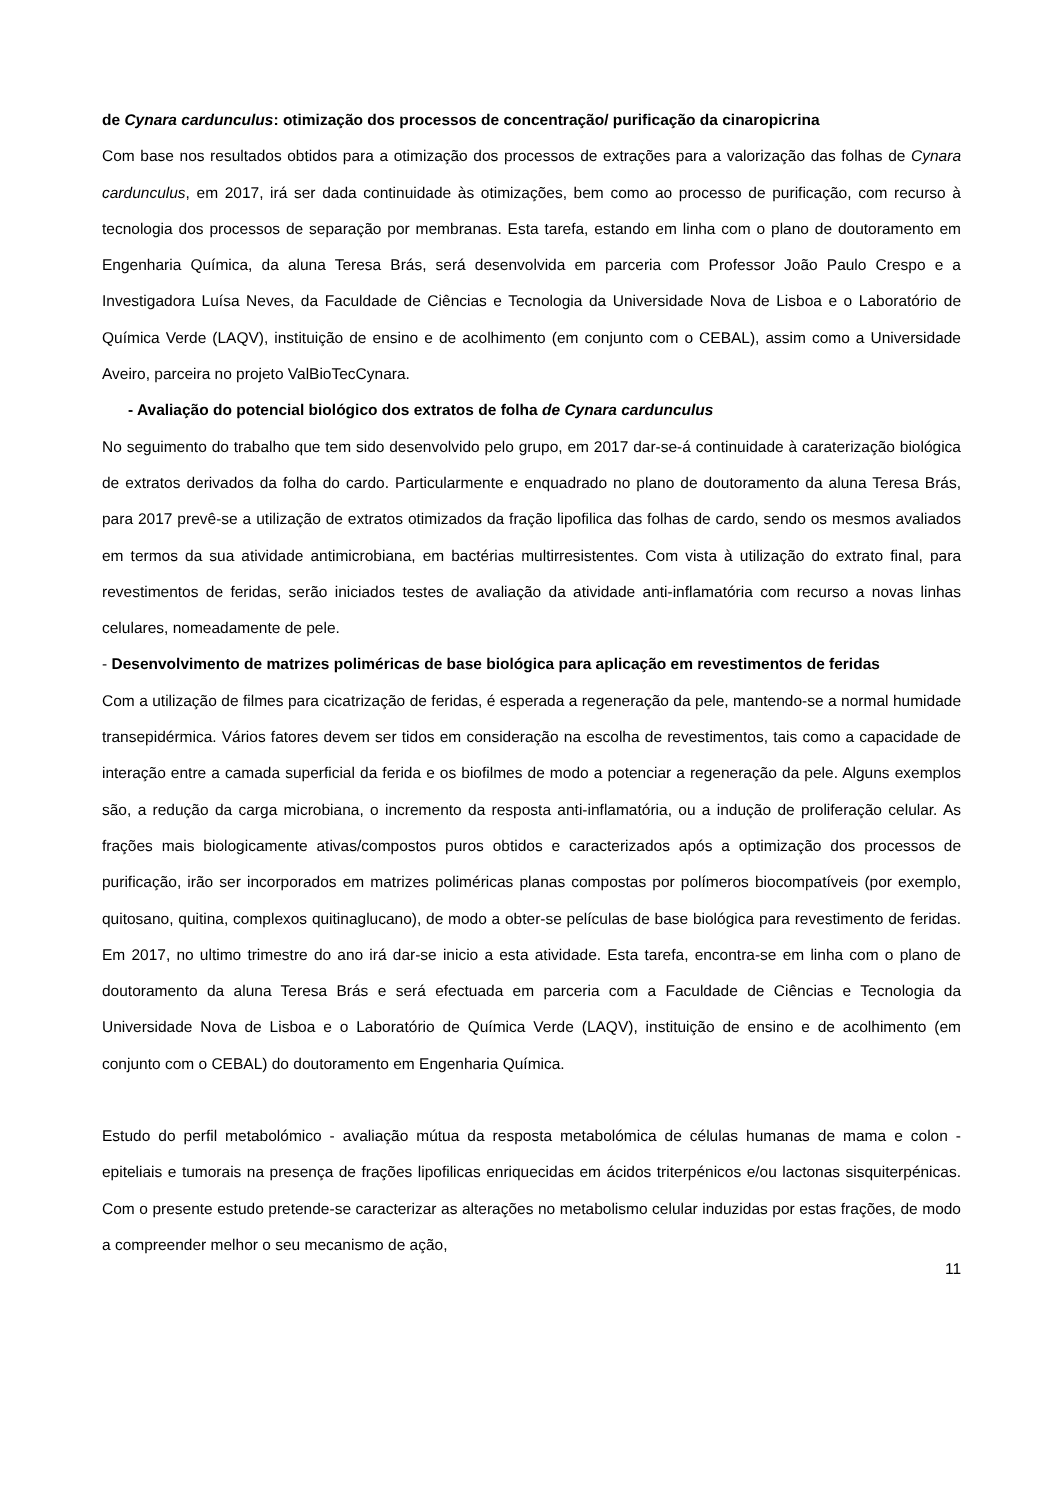de Cynara cardunculus: otimização dos processos de concentração/ purificação da cinaropicrina
Com base nos resultados obtidos para a otimização dos processos de extrações para a valorização das folhas de Cynara cardunculus, em 2017, irá ser dada continuidade às otimizações, bem como ao processo de purificação, com recurso à tecnologia dos processos de separação por membranas. Esta tarefa, estando em linha com o plano de doutoramento em Engenharia Química, da aluna Teresa Brás, será desenvolvida em parceria com Professor João Paulo Crespo e a Investigadora Luísa Neves, da Faculdade de Ciências e Tecnologia da Universidade Nova de Lisboa e o Laboratório de Química Verde (LAQV), instituição de ensino e de acolhimento (em conjunto com o CEBAL), assim como a Universidade Aveiro, parceira no projeto ValBioTecCynara.
- Avaliação do potencial biológico dos extratos de folha de Cynara cardunculus
No seguimento do trabalho que tem sido desenvolvido pelo grupo, em 2017 dar-se-á continuidade à caraterização biológica de extratos derivados da folha do cardo. Particularmente e enquadrado no plano de doutoramento da aluna Teresa Brás, para 2017 prevê-se a utilização de extratos otimizados da fração lipofilica das folhas de cardo, sendo os mesmos avaliados em termos da sua atividade antimicrobiana, em bactérias multirresistentes. Com vista à utilização do extrato final, para revestimentos de feridas, serão iniciados testes de avaliação da atividade anti-inflamatória com recurso a novas linhas celulares, nomeadamente de pele.
- Desenvolvimento de matrizes poliméricas de base biológica para aplicação em revestimentos de feridas
Com a utilização de filmes para cicatrização de feridas, é esperada a regeneração da pele, mantendo-se a normal humidade transepidérmica. Vários fatores devem ser tidos em consideração na escolha de revestimentos, tais como a capacidade de interação entre a camada superficial da ferida e os biofilmes de modo a potenciar a regeneração da pele. Alguns exemplos são, a redução da carga microbiana, o incremento da resposta anti-inflamatória, ou a indução de proliferação celular. As frações mais biologicamente ativas/compostos puros obtidos e caracterizados após a optimização dos processos de purificação, irão ser incorporados em matrizes poliméricas planas compostas por polímeros biocompatíveis (por exemplo, quitosano, quitina, complexos quitinaglucano), de modo a obter-se películas de base biológica para revestimento de feridas. Em 2017, no ultimo trimestre do ano irá dar-se inicio a esta atividade. Esta tarefa, encontra-se em linha com o plano de doutoramento da aluna Teresa Brás e será efectuada em parceria com a Faculdade de Ciências e Tecnologia da Universidade Nova de Lisboa e o Laboratório de Química Verde (LAQV), instituição de ensino e de acolhimento (em conjunto com o CEBAL) do doutoramento em Engenharia Química.
Estudo do perfil metabolómico - avaliação mútua da resposta metabolómica de células humanas de mama e colon - epiteliais e tumorais na presença de frações lipofilicas enriquecidas em ácidos triterpénicos e/ou lactonas sisquiterpénicas. Com o presente estudo pretende-se caracterizar as alterações no metabolismo celular induzidas por estas frações, de modo a compreender melhor o seu mecanismo de ação,
11